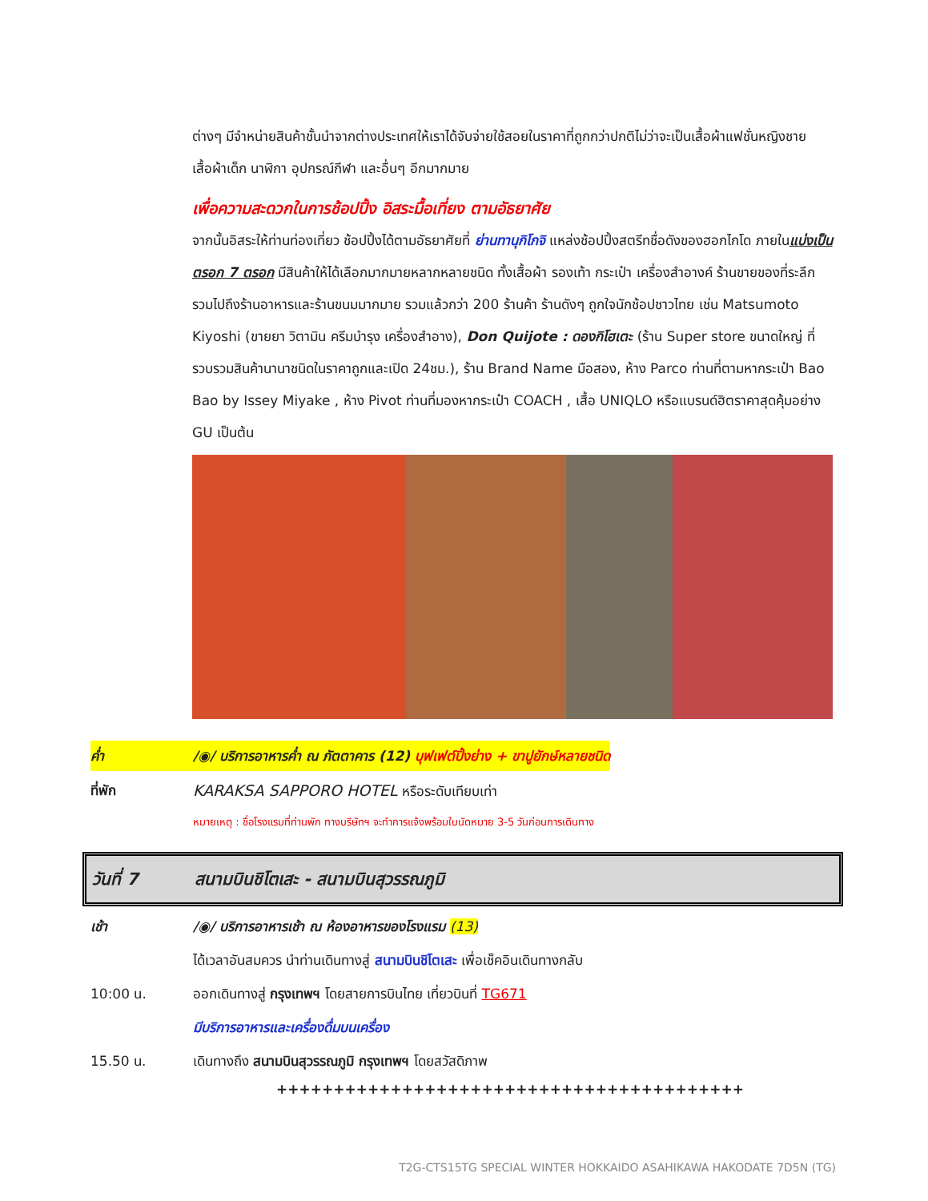ต่างๆ มีจำหน่ายสินค้าชั้นนำจากต่างประเทศให้เราได้จับจ่ายใช้สอยในราคาที่ถูกกว่าปกติไม่ว่าจะเป็นเสื้อผ้าแฟชั่นหญิงชาย เสื้อผ้าเด็ก นาฬิกา อุปกรณ์กีฬา และอื่นๆ อีกมากมาย
เพื่อความสะดวกในการช้อปปิ้ง อิสระมื้อเที่ยง ตามอัธยาศัย
จากนั้นอิสระให้ท่านท่องเที่ยว ช้อปปิ้งได้ตามอัธยาศัยที่ ย่านทานุกิโกจิ แหล่งช้อปปิ้งสตรีทชื่อดังของฮอกไกโด ภายในแบ่งเป็นตรอก 7 ตรอก มีสินค้าให้ได้เลือกมากมายหลากหลายชนิด ทั้งเสื้อผ้า รองเท้า กระเป๋า เครื่องสำอางค์ ร้านขายของที่ระลึก รวมไปถึงร้านอาหารและร้านขนมมากมาย รวมแล้วกว่า 200 ร้านค้า ร้านดังๆ ถูกใจนักช้อปชาวไทย เช่น Matsumoto Kiyoshi (ขายยา วิตามิน ครีมบำรุง เครื่องสำอาง), Don Quijote : ดองกิโฮเตะ (ร้าน Super store ขนาดใหญ่ ที่รวบรวมสินค้านานาชนิดในราคาถูกและเปิด 24ชม.), ร้าน Brand Name มือสอง, ห้าง Parco ท่านที่ตามหากระเป๋า Bao Bao by Issey Miyake , ห้าง Pivot ท่านที่มองหากระเป๋า COACH , เสื้อ UNIQLO หรือแบรนด์ฮิตราคาสุดคุ้มอย่าง GU เป็นต้น
ค่ำ /◉/ บริการอาหารค่ำ ณ ภัตตาคาร (12) บุฟเฟต์ปิ้งย่าง + ขาปูยักษ์หลายชนิด
ที่พัก KARAKSA SAPPORO HOTEL หรือระดับเทียบเท่า
หมายเหตุ : ชื่อโรงแรมที่ท่านพัก ทางบริษัทฯ จะทำการแจ้งพร้อมใบนัดหมาย 3-5 วันก่อนการเดินทาง
วันที่ 7 สนามบินชิโตเสะ - สนามบินสุวรรณภูมิ
เช้า /◉/ บริการอาหารเช้า ณ ห้องอาหารของโรงแรม (13)
ได้เวลาอันสมควร นำท่านเดินทางสู่ สนามบินชิโตเสะ เพื่อเช็คอินเดินทางกลับ
10:00 น. ออกเดินทางสู่ กรุงเทพฯ โดยสายการบินไทย เที่ยวบินที่ TG671
มีบริการอาหารและเครื่องดื่มบนเครื่อง
15.50 น. เดินทางถึง สนามบินสุวรรณภูมิ กรุงเทพฯ โดยสวัสดิภาพ
+++++++++++++++++++++++++++++++++++++++++
T2G-CTS15TG SPECIAL WINTER HOKKAIDO ASAHIKAWA HAKODATE 7D5N (TG)